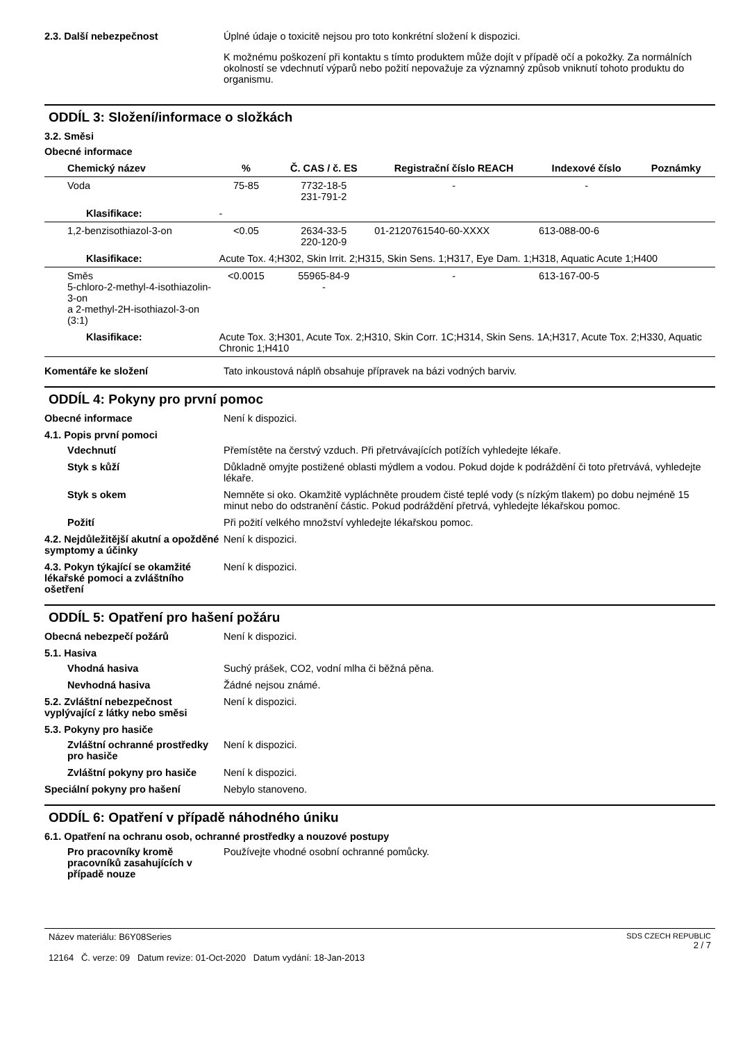2.3. Další nebezpečnost Úplné údaje o toxicitě nejsou pro toto konkrétní složení k dispozici.
K možnému poškození při kontaktu s tímto produktem může dojít v případě očí a pokožky. Za normálních okolností se vdechnutí výparů nebo požití nepovažuje za významný způsob vniknutí tohoto produktu do organismu.
ODDÍL 3: Složení/informace o složkách
3.2. Směsi
Obecné informace
| Chemický název | % | Č. CAS / č. ES | Registrační číslo REACH | Indexové číslo | Poznámky |
| --- | --- | --- | --- | --- | --- |
| Voda | 75-85 | 7732-18-5 231-791-2 | - | - | |
| Klasifikace: | - | | | | |
| 1,2-benzisothiazol-3-on | <0.05 | 2634-33-5 220-120-9 | 01-2120761540-60-XXXX | 613-088-00-6 | |
| Klasifikace: | Acute Tox. 4;H302, Skin Irrit. 2;H315, Skin Sens. 1;H317, Eye Dam. 1;H318, Aquatic Acute 1;H400 | | | | |
| Směs 5-chloro-2-methyl-4-isothiazolin-3-on a 2-methyl-2H-isothiazol-3-on (3:1) | <0.0015 | 55965-84-9 - | - | 613-167-00-5 | |
| Klasifikace: | Acute Tox. 3;H301, Acute Tox. 2;H310, Skin Corr. 1C;H314, Skin Sens. 1A;H317, Acute Tox. 2;H330, Aquatic Chronic 1;H410 | | | | |
Komentáře ke složení Tato inkoustová náplň obsahuje přípravek na bázi vodných barviv.
ODDÍL 4: Pokyny pro první pomoc
Obecné informace Není k dispozici.
4.1. Popis první pomoci
Vdechnutí Přemístěte na čerstvý vzduch. Při přetrvávajících potížích vyhledejte lékaře.
Styk s kůží Důkladně omyjte postižené oblasti mýdlem a vodou. Pokud dojde k podráždění či toto přetrvává, vyhledejte lékaře.
Styk s okem Nemněte si oko. Okamžitě vypláchněte proudem čisté teplé vody (s nízkým tlakem) po dobu nejméně 15 minut nebo do odstranění částic. Pokud podráždění přetrvá, vyhledejte lékařskou pomoc.
Požití Při požití velkého množství vyhledejte lékařskou pomoc.
4.2. Nejdůležitější akutní a opožděné symptomy a účinky
Není k dispozici.
4.3. Pokyn týkající se okamžité lékařské pomoci a zvláštního ošetření
Není k dispozici.
ODDÍL 5: Opatření pro hašení požáru
Obecná nebezpečí požárů Není k dispozici.
5.1. Hasiva
Vhodná hasiva Suchý prášek, CO2, vodní mlha či běžná pěna.
Nevhodná hasiva Žádné nejsou známé.
5.2. Zvláštní nebezpečnost vyplývající z látky nebo směsi
Není k dispozici.
5.3. Pokyny pro hasiče
Zvláštní ochranné prostředky pro hasiče
Není k dispozici.
Zvláštní pokyny pro hasiče
Není k dispozici.
Speciální pokyny pro hašení Nebylo stanoveno.
ODDÍL 6: Opatření v případě náhodného úniku
6.1. Opatření na ochranu osob, ochranné prostředky a nouzové postupy
Pro pracovníky kromě pracovníků zasahujících v případě nouze
Používejte vhodné osobní ochranné pomůcky.
Název materiálu: B6Y08Series
12164 Č. verze: 09 Datum revize: 01-Oct-2020 Datum vydání: 18-Jan-2013
SDS CZECH REPUBLIC
2 / 7